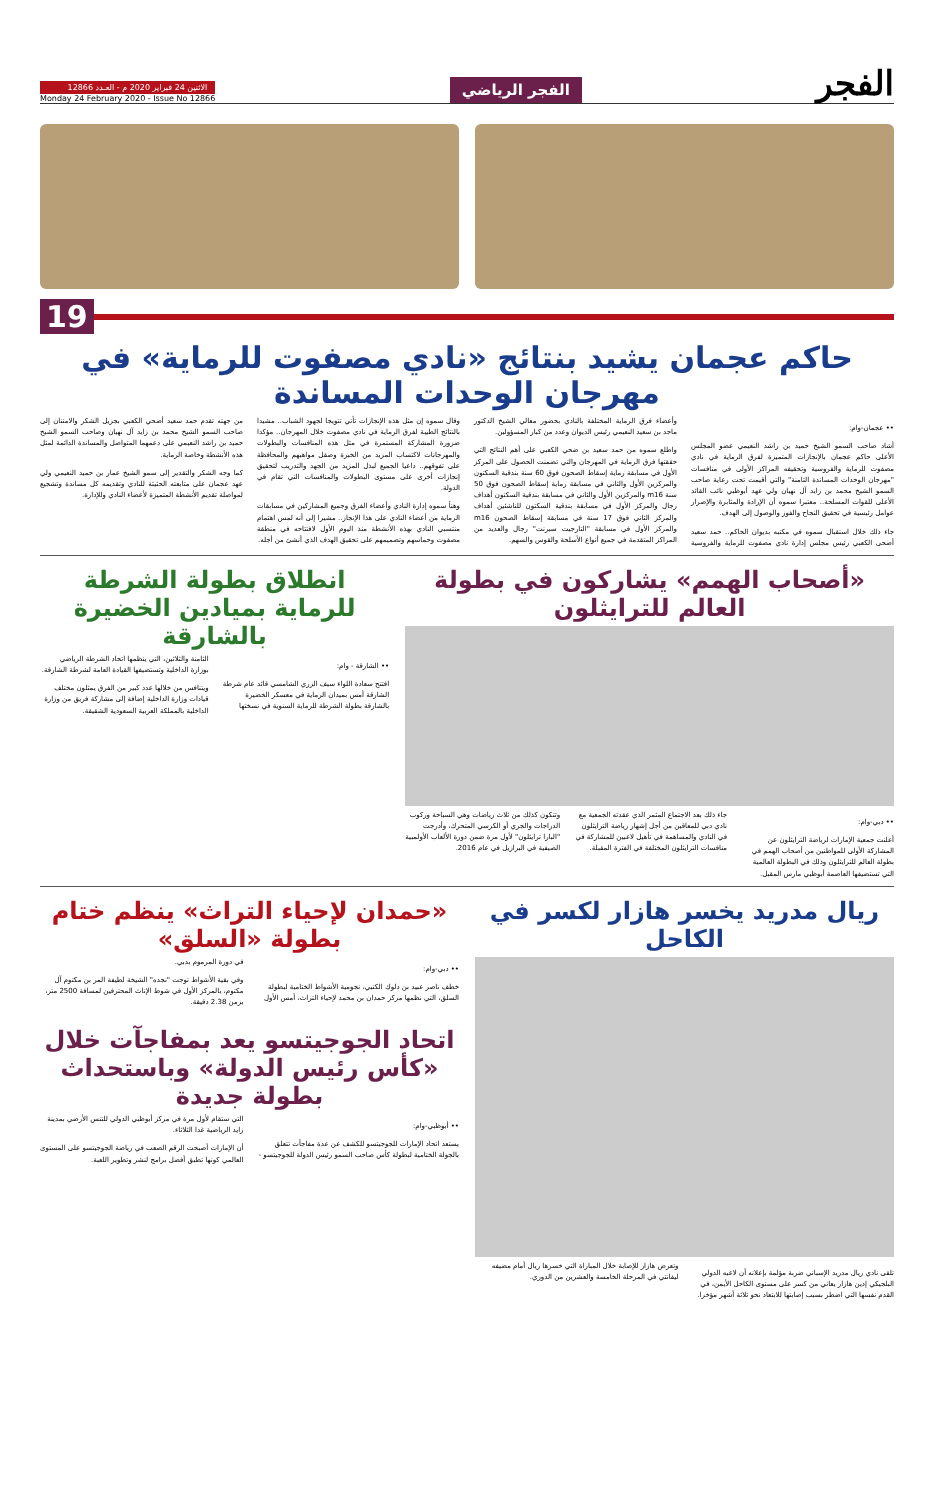الفجر
الفجر الرياضي
الاثنين 24 فبراير 2020 م - العـدد 12866
Monday 24 February 2020 - Issue No 12866
19
حاكم عجمان يشيد بنتائج «نادي مصفوت للرماية» في مهرجان الوحدات المساندة
•• عجمان-وام:
أشاد صاحب السمو الشيخ حميد بن راشد النعيمي عضو المجلس الأعلى حاكم عجمان بالإنجازات المتميزة لفرق الرماية في نادي مصفوت للرماية والفروسية وتحقيقه المراكز الأولى في منافسات "مهرجان الوحدات المساندة الثامنة" والتي أقيمت تحت رعاية صاحب السمو الشيخ محمد بن زايد آل نهيان ولي عهد أبوظبي نائب القائد الأعلى للقوات المسلحة.. معتبرا سموه أن الإرادة والمثابرة والإصرار عوامل رئيسية في تحقيق النجاح والفوز والوصول إلى الهدف.
جاء ذلك خلال استقبال سموه في مكتبه بديوان الحاكم.. حمد سعيد أضحى الكعبي رئيس مجلس إدارة نادي مصفوت للرماية والفروسية وأعضاء فرق الرماية المختلفة بالنادي بحضور معالي الشيخ الدكتور ماجد بن سعيد النعيمي رئيس الديوان وعدد من كبار المسؤولين.
واطلع سموه من حمد سعيد بن ضحي الكعبي على أهم النتائج التي حققتها فرق الرماية في المهرجان والتي تضمنت الحصول على المركز الأول في مسابقة رماية إسقاط الصحون فوق 60 سنة بندقية السكتون والمركزين الأول والثاني في مسابقة رماية إسقاط الصحون فوق 50 سنة m16 والمركزين الأول والثاني في مسابقة بندقية السكتون أهداف رجال والمركز الأول في مسابقة بندقية السكتون للناشئين أهداف والمركز الثاني فوق 17 سنة في مسابقة إسقاط الصحون m16 والمركز الأول في مسابقة "التارجيت سبرنت" رجال والعديد من المراكز المتقدمة في جميع أنواع الأسلحة والقوس والسهم.
وقال سموه إن مثل هذه الإنجازات تأتي تتويجا لجهود الشباب.. مشيدا بالنتائج الطيبة لفرق الرماية في نادي مصفوت خلال المهرجان.. مؤكدا ضرورة المشاركة المستمرة في مثل هذه المنافسات والبطولات والمهرجانات لاكتساب المزيد من الخبرة وصقل مواهبهم والمحافظة على تفوقهم.. داعيا الجميع لبذل المزيد من الجهد والتدريب لتحقيق إنجازات أخرى على مستوى البطولات والمنافسات التي تقام في الدولة.
وهنأ سموه إدارة النادي وأعضاء الفرق وجميع المشاركين في مسابقات الرماية من أعضاء النادي على هذا الإنجاز.. مشيرا إلى أنه لمس اهتمام منتسبي النادي بهذه الأنشطة منذ اليوم الأول لافتتاحه في منطقة مصفوت وحماسهم وتصميمهم على تحقيق الهدف الذي أنشئ من أجله.
من جهته تقدم حمد سعيد أضحي الكعبي بجزيل الشكر والامتنان إلى صاحب السمو الشيخ محمد بن زايد آل نهيان وصاحب السمو الشيخ حميد بن راشد النعيمي على دعمهما المتواصل والمساندة الدائمة لمثل هذه الأنشطة وخاصة الرماية.
كما وجه الشكر والتقدير إلى سمو الشيخ عمار بن حميد النعيمي ولي عهد عجمان على متابعته الحثيثة للنادي وتقديمه كل مساندة وتشجيع لمواصلة تقديم الأنشطة المتميزة لأعضاء النادي وللإدارة.
«أصحاب الهمم» يشاركون في بطولة العالم للترايثلون
•• دبي-وام:
أعلنت جمعية الإمارات لرياضة الترايثلون عن المشاركة الأولى للمواطنين من أصحاب الهمم في بطولة العالم للترايثلون وذلك في البطولة العالمية التي تستضيفها العاصمة أبوظبي مارس المقبل.
جاء ذلك بعد الاجتماع المثمر الذي عقدته الجمعية مع نادي دبي للمعاقين من أجل إشهار رياضة الترايثلون في النادي والمساهمة في تأهيل لاعبين للمشاركة في منافسات الترايثلون المختلفة في الفترة المقبلة.
وتتكون كذلك من ثلاث رياضات وهي السباحة وركوب الدراجات والجري أو الكرسي المتحرك، وأدرجت "البارا ترايثلون" لأول مرة ضمن دورة الألعاب الأولمبية الصيفية في البرازيل في عام 2016.
انطلاق بطولة الشرطة للرماية بميادين الخضيرة بالشارقة
•• الشارقة - وام:
افتتح سعادة اللواء سيف الزري الشامسي قائد عام شرطة الشارقة أمس بميدان الرماية في معسكر الخضيرة بالشارقة بطولة الشرطة للرماية السنوية في نسختها الثامنة والثلاثين، التي ينظمها اتحاد الشرطة الرياضي بوزارة الداخلية وتستضيفها القيادة العامة لشرطة الشارقة.
ويتنافس من خلالها عدد كبير من الفرق يمثلون مختلف قيادات وزارة الداخلية إضافة إلى مشاركة فريق من وزارة الداخلية بالمملكة العربية السعودية الشقيقة.
ريال مدريد يخسر هازار لكسر في الكاحل
تلقى نادي ريال مدريد الإسباني ضربة مؤلمة بإعلانه أن لاعبه الدولي البلجيكي إدين هازار يعاني من كسر على مستوى الكاحل الأيمن، في القدم نفسها التي اضطر بسبب إصابتها للابتعاد نحو ثلاثة أشهر مؤخرا.
وتعرض هازار للإصابة خلال المباراة التي خسرها ريال أمام مضيفه ليفانتي في المرحلة الخامسة والعشرين من الدوري.
«حمدان لإحياء التراث» ينظم ختام بطولة «السلق»
•• دبي-وام:
خطف ناصر عبيد بن دلوك الكتبي، نجومية الأشواط الختامية لبطولة السلق، التي نظمها مركز حمدان بن محمد لإحياء التراث، أمس الأول في دورة المرموم بدبي.
وفي بقية الأشواط توجت "نجده" الشيخة لطيفة المر بن مكتوم آل مكتوم، بالمركز الأول في شوط الإناث المحترفين لمسافة 2500 متر، بزمن 2.38 دقيقة.
اتحاد الجوجيتسو يعد بمفاجآت خلال «كأس رئيس الدولة» وباستحداث بطولة جديدة
•• أبوظبي-وام:
يستعد اتحاد الإمارات للجوجيتسو للكشف عن عدة مفاجآت تتعلق بالجولة الختامية لبطولة كأس صاحب السمو رئيس الدولة للجوجيتسو - التي ستقام لأول مرة في مركز أبوظبي الدولي للتنس الأرضي بمدينة زايد الرياضية غدا الثلاثاء.
أن الإمارات أصبحت الرقم الصعب في رياضة الجوجيتسو على المستوى العالمي كونها تطبق أفضل برامج لنشر وتطوير اللعبة.